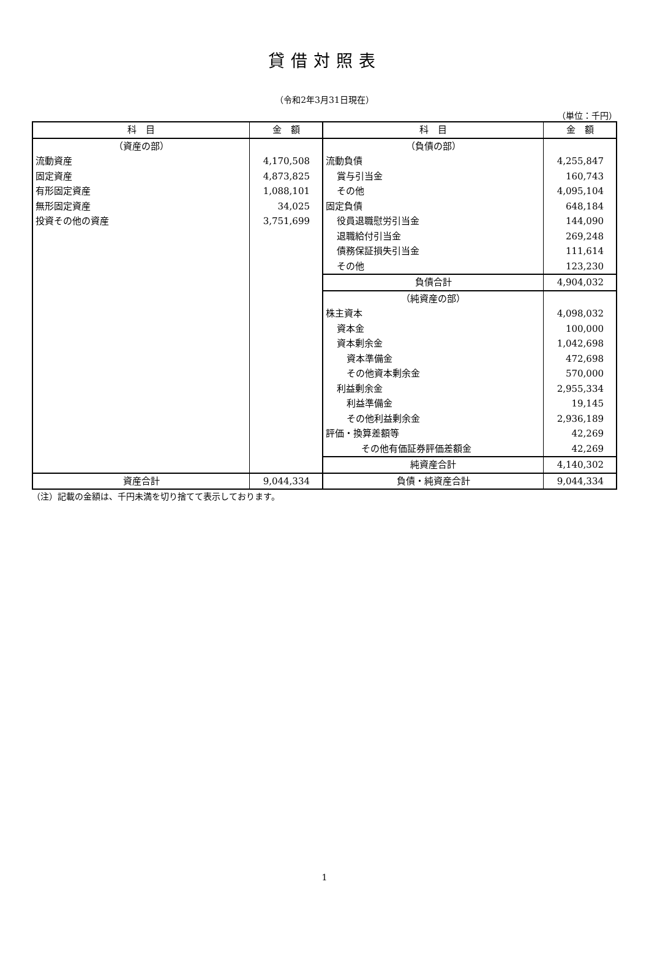貸借対照表
（令和2年3月31日現在）
（単位：千円）
| 科 目 | 金 額 | 科 目 | 金 額 |
| --- | --- | --- | --- |
| （資産の部） | | （負債の部） | |
| 流動資産 | 4,170,508 | 流動負債 | 4,255,847 |
| 固定資産 | 4,873,825 | 賞与引当金 | 160,743 |
| 有形固定資産 | 1,088,101 | その他 | 4,095,104 |
| 無形固定資産 | 34,025 | 固定負債 | 648,184 |
| 投資その他の資産 | 3,751,699 | 役員退職慰労引当金 | 144,090 |
| | | 退職給付引当金 | 269,248 |
| | | 債務保証損失引当金 | 111,614 |
| | | その他 | 123,230 |
| | | 負債合計 | 4,904,032 |
| | | （純資産の部） | |
| | | 株主資本 | 4,098,032 |
| | | 資本金 | 100,000 |
| | | 資本剰余金 | 1,042,698 |
| | | 資本準備金 | 472,698 |
| | | その他資本剰余金 | 570,000 |
| | | 利益剰余金 | 2,955,334 |
| | | 利益準備金 | 19,145 |
| | | その他利益剰余金 | 2,936,189 |
| | | 評価・換算差額等 | 42,269 |
| | | その他有価証券評価差額金 | 42,269 |
| | | 純資産合計 | 4,140,302 |
| 資産合計 | 9,044,334 | 負債・純資産合計 | 9,044,334 |
（注）記載の金額は、千円未満を切り捨てて表示しております。
1